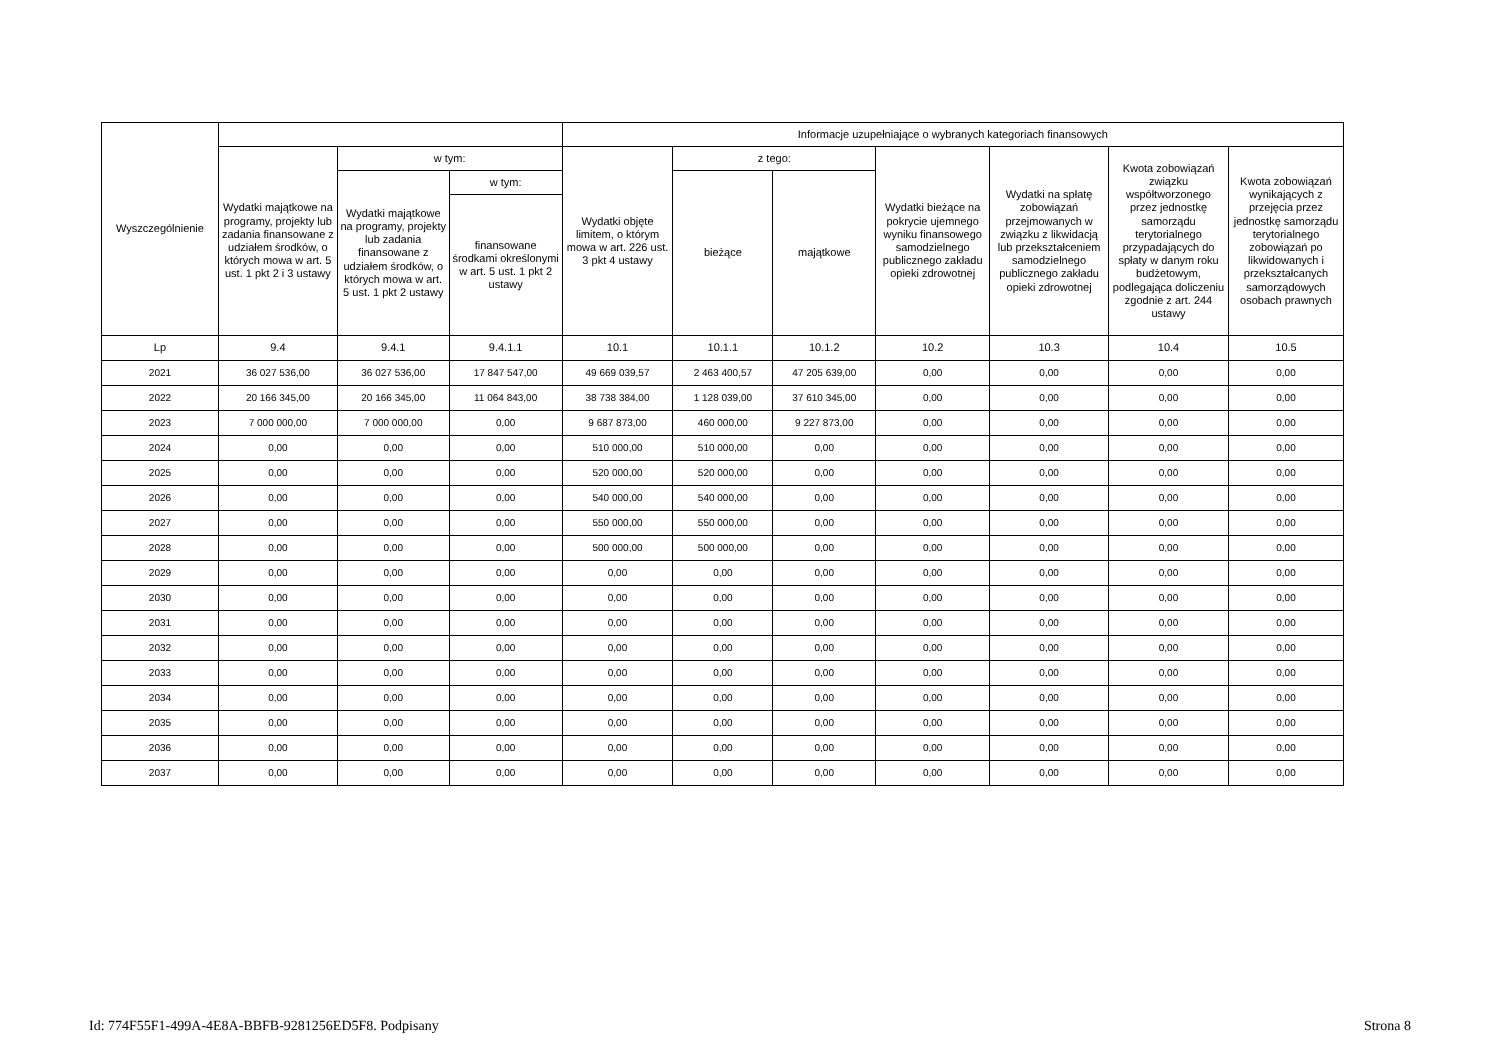| Wyszczególnienie | | | | Informacje uzupełniające o wybranych kategoriach finansowych | | | | | | |
| --- | --- | --- | --- | --- | --- | --- | --- | --- | --- | --- |
| | Wydatki majątkowe na programy, projekty lub zadania finansowane z udziałem środków, o których mowa w art. 5 ust. 1 pkt 2 i 3 ustawy | w tym: | | Wydatki objęte limitem, o którym mowa w art. 226 ust. 3 pkt 4 ustawy | z tego: | | Wydatki bieżące na pokrycie ujemnego wyniku finansowego samodzielnego publicznego zakładu opieki zdrowotnej | Wydatki na spłatę zobowiązań przejmowanych w związku z likwidacją lub przekształceniem samodzielnego publicznego zakładu opieki zdrowotnej | Kwota zobowiązań związku współtworzonego przez jednostkę samorządu terytorialnego przypadających do spłaty w danym roku budżetowym, podlegająca doliczeniu zgodnie z art. 244 ustawy | Kwota zobowiązań wynikających z przejęcia przez jednostkę samorządu terytorialnego zobowiązań po likwidowanych i przekształcanych samorządowych osobach prawnych |
| | | Wydatki majątkowe na programy, projekty lub zadania finansowane z udziałem środków, o których mowa w art. 5 ust. 1 pkt 2 ustawy | w tym: | | bieżące | majątkowe | | | | |
| | | | finansowane środkami określonymi w art. 5 ust. 1 pkt 2 ustawy | | | | | | | |
| Lp | 9.4 | 9.4.1 | 9.4.1.1 | 10.1 | 10.1.1 | 10.1.2 | 10.2 | 10.3 | 10.4 | 10.5 |
| 2021 | 36 027 536,00 | 36 027 536,00 | 17 847 547,00 | 49 669 039,57 | 2 463 400,57 | 47 205 639,00 | 0,00 | 0,00 | 0,00 | 0,00 |
| 2022 | 20 166 345,00 | 20 166 345,00 | 11 064 843,00 | 38 738 384,00 | 1 128 039,00 | 37 610 345,00 | 0,00 | 0,00 | 0,00 | 0,00 |
| 2023 | 7 000 000,00 | 7 000 000,00 | 0,00 | 9 687 873,00 | 460 000,00 | 9 227 873,00 | 0,00 | 0,00 | 0,00 | 0,00 |
| 2024 | 0,00 | 0,00 | 0,00 | 510 000,00 | 510 000,00 | 0,00 | 0,00 | 0,00 | 0,00 | 0,00 |
| 2025 | 0,00 | 0,00 | 0,00 | 520 000,00 | 520 000,00 | 0,00 | 0,00 | 0,00 | 0,00 | 0,00 |
| 2026 | 0,00 | 0,00 | 0,00 | 540 000,00 | 540 000,00 | 0,00 | 0,00 | 0,00 | 0,00 | 0,00 |
| 2027 | 0,00 | 0,00 | 0,00 | 550 000,00 | 550 000,00 | 0,00 | 0,00 | 0,00 | 0,00 | 0,00 |
| 2028 | 0,00 | 0,00 | 0,00 | 500 000,00 | 500 000,00 | 0,00 | 0,00 | 0,00 | 0,00 | 0,00 |
| 2029 | 0,00 | 0,00 | 0,00 | 0,00 | 0,00 | 0,00 | 0,00 | 0,00 | 0,00 | 0,00 |
| 2030 | 0,00 | 0,00 | 0,00 | 0,00 | 0,00 | 0,00 | 0,00 | 0,00 | 0,00 | 0,00 |
| 2031 | 0,00 | 0,00 | 0,00 | 0,00 | 0,00 | 0,00 | 0,00 | 0,00 | 0,00 | 0,00 |
| 2032 | 0,00 | 0,00 | 0,00 | 0,00 | 0,00 | 0,00 | 0,00 | 0,00 | 0,00 | 0,00 |
| 2033 | 0,00 | 0,00 | 0,00 | 0,00 | 0,00 | 0,00 | 0,00 | 0,00 | 0,00 | 0,00 |
| 2034 | 0,00 | 0,00 | 0,00 | 0,00 | 0,00 | 0,00 | 0,00 | 0,00 | 0,00 | 0,00 |
| 2035 | 0,00 | 0,00 | 0,00 | 0,00 | 0,00 | 0,00 | 0,00 | 0,00 | 0,00 | 0,00 |
| 2036 | 0,00 | 0,00 | 0,00 | 0,00 | 0,00 | 0,00 | 0,00 | 0,00 | 0,00 | 0,00 |
| 2037 | 0,00 | 0,00 | 0,00 | 0,00 | 0,00 | 0,00 | 0,00 | 0,00 | 0,00 | 0,00 |
Id: 774F55F1-499A-4E8A-BBFB-9281256ED5F8. Podpisany Strona 8